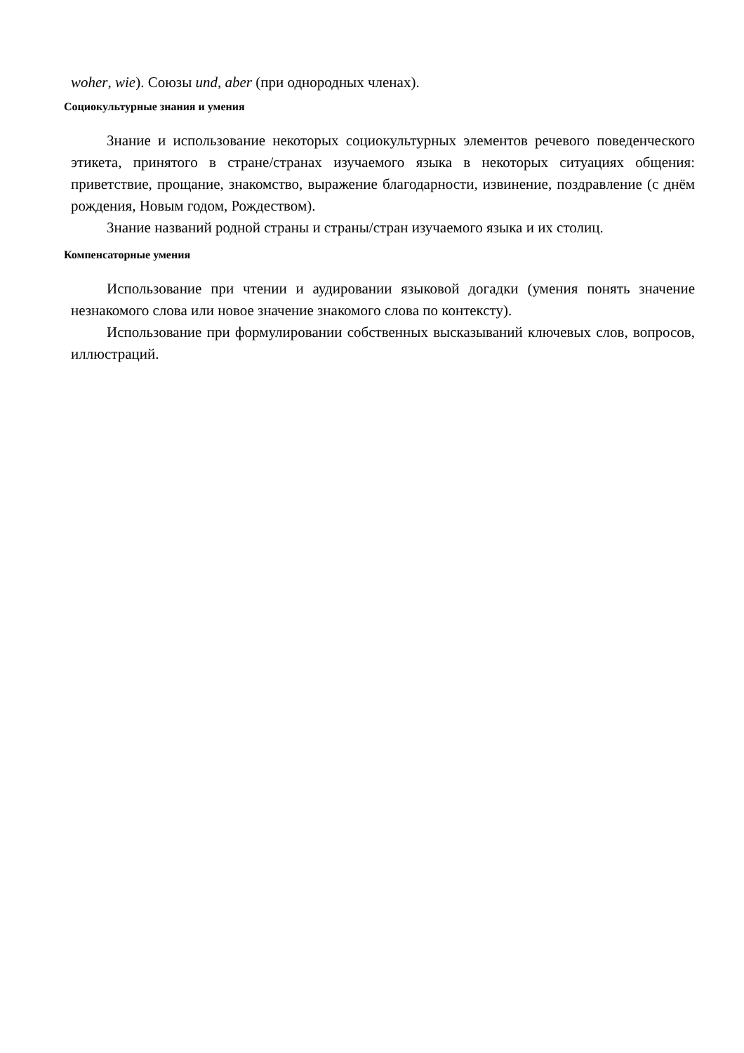woher, wie). Союзы und, aber (при однородных членах).
Социокультурные знания и умения
Знание и использование некоторых социокультурных элементов речевого поведенческого этикета, принятого в стране/странах изучаемого языка в некоторых ситуациях общения: приветствие, прощание, знакомство, выражение благодарности, извинение, поздравление (с днём рождения, Новым годом, Рождеством).
Знание названий родной страны и страны/стран изучаемого языка и их столиц.
Компенсаторные умения
Использование при чтении и аудировании языковой догадки (умения понять значение незнакомого слова или новое значение знакомого слова по контексту).
Использование при формулировании собственных высказываний ключевых слов, вопросов, иллюстраций.